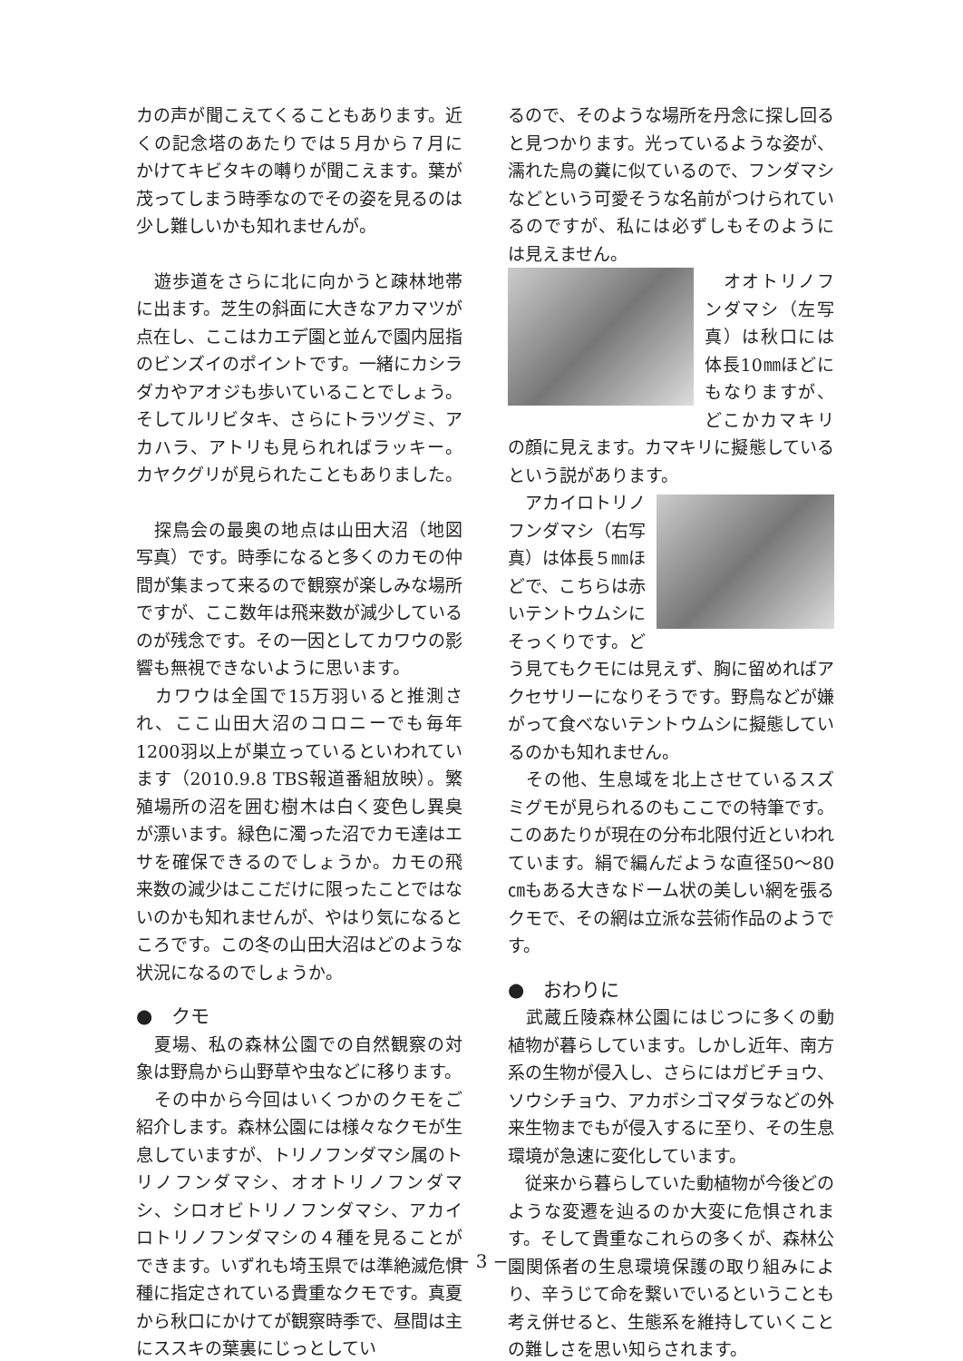カの声が聞こえてくることもあります。近くの記念塔のあたりでは５月から７月にかけてキビタキの囀りが聞こえます。葉が茂ってしまう時季なのでその姿を見るのは少し難しいかも知れませんが。
　遊歩道をさらに北に向かうと疎林地帯に出ます。芝生の斜面に大きなアカマツが点在し、ここはカエデ園と並んで園内屈指のビンズイのポイントです。一緒にカシラダカやアオジも歩いていることでしょう。そしてルリビタキ、さらにトラツグミ、アカハラ、アトリも見られればラッキー。カヤクグリが見られたこともありました。
　探鳥会の最奥の地点は山田大沼（地図　写真）です。時季になると多くのカモの仲間が集まって来るので観察が楽しみな場所ですが、ここ数年は飛来数が減少しているのが残念です。その一因としてカワウの影響も無視できないように思います。
　カワウは全国で15万羽いると推測され、ここ山田大沼のコロニーでも毎年1200羽以上が巣立っているといわれています（2010.9.8 TBS報道番組放映）。繁殖場所の沼を囲む樹木は白く変色し異臭が漂います。緑色に濁った沼でカモ達はエサを確保できるのでしょうか。カモの飛来数の減少はここだけに限ったことではないのかも知れませんが、やはり気になるところです。この冬の山田大沼はどのような状況になるのでしょうか。
●　クモ
　夏場、私の森林公園での自然観察の対象は野鳥から山野草や虫などに移ります。
　その中から今回はいくつかのクモをご紹介します。森林公園には様々なクモが生息していますが、トリノフンダマシ属のトリノフンダマシ、オオトリノフンダマシ、シロオビトリノフンダマシ、アカイロトリノフンダマシの４種を見ることができます。いずれも埼玉県では準絶滅危惧種に指定されている貴重なクモです。真夏から秋口にかけてが観察時季で、昼間は主にススキの葉裏にじっとしてい
るので、そのような場所を丹念に探し回ると見つかります。光っているような姿が、濡れた鳥の糞に似ているので、フンダマシなどという可愛そうな名前がつけられているのですが、私には必ずしもそのようには見えません。
　オオトリノフンダマシ（左写真）は秋口には体長10㎜ほどにもなりますが、どこかカマキリの顔に見えます。カマキリに擬態しているという説があります。
　アカイロトリノフンダマシ（右写真）は体長５㎜ほどで、こちらは赤いテントウムシにそっくりです。どう見てもクモには見えず、胸に留めればアクセサリーになりそうです。野鳥などが嫌がって食べないテントウムシに擬態しているのかも知れません。
　その他、生息域を北上させているスズミグモが見られるのもここでの特筆です。このあたりが現在の分布北限付近といわれています。絹で編んだような直径50〜80㎝もある大きなドーム状の美しい網を張るクモで、その網は立派な芸術作品のようです。
●　おわりに
　武蔵丘陵森林公園にはじつに多くの動植物が暮らしています。しかし近年、南方系の生物が侵入し、さらにはガビチョウ、ソウシチョウ、アカボシゴマダラなどの外来生物までもが侵入するに至り、その生息環境が急速に変化しています。
　従来から暮らしていた動植物が今後どのような変遷を辿るのか大変に危惧されます。そして貴重なこれらの多くが、森林公園関係者の生息環境保護の取り組みにより、辛うじて命を繋いでいるということも考え併せると、生態系を維持していくことの難しさを思い知らされます。
− 3 −